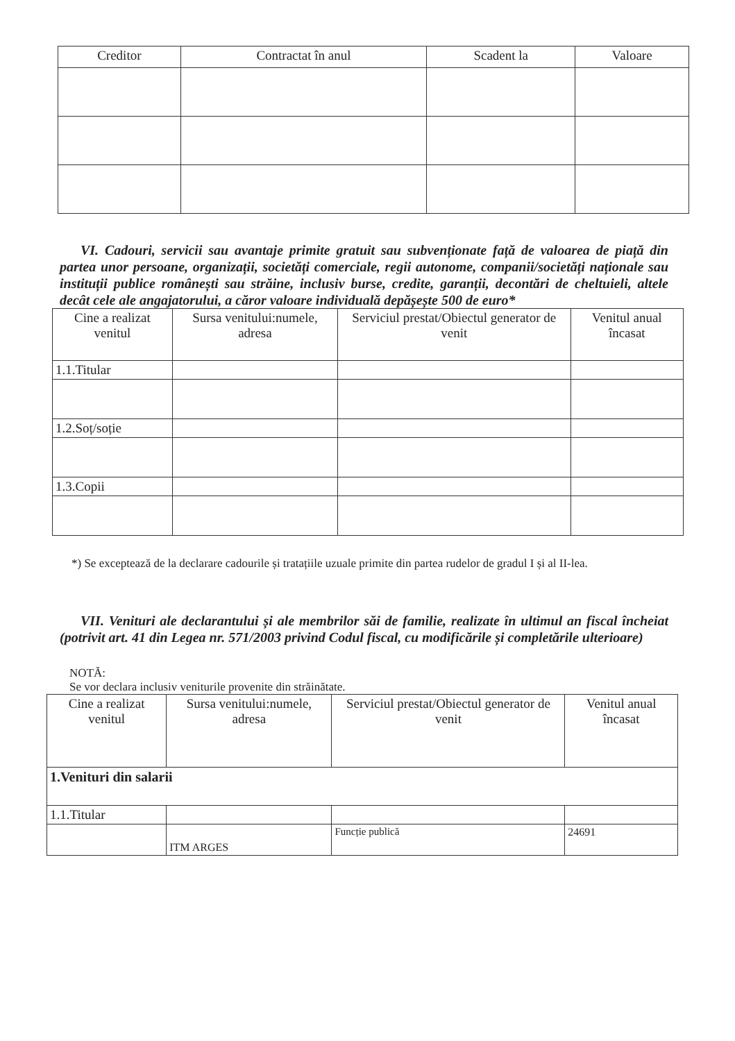| Creditor | Contractat în anul | Scadent la | Valoare |
| --- | --- | --- | --- |
VI. Cadouri, servicii sau avantaje primite gratuit sau subvenționate față de valoarea de piață din partea unor persoane, organizații, societăți comerciale, regii autonome, companii/societăți naționale sau instituții publice românești sau străine, inclusiv burse, credite, garanții, decontări de cheltuieli, altele decât cele ale angajatorului, a căror valoare individuală depășește 500 de euro*
| Cine a realizat venitul | Sursa venitului:numele, adresa | Serviciul prestat/Obiectul generator de venit | Venitul anual încasat |
| --- | --- | --- | --- |
| 1.1.Titular | | | |
| 1.2.Soț/soție | | | |
| 1.3.Copii | | | |
*) Se exceptează de la declarare cadourile și tratațiile uzuale primite din partea rudelor de gradul I și al II-lea.
VII. Venituri ale declarantului și ale membrilor săi de familie, realizate în ultimul an fiscal încheiat (potrivit art. 41 din Legea nr. 571/2003 privind Codul fiscal, cu modificările și completările ulterioare)
NOTĂ:
Se vor declara inclusiv veniturile provenite din străinătate.
| Cine a realizat venitul | Sursa venitului:numele, adresa | Serviciul prestat/Obiectul generator de venit | Venitul anual încasat |
| --- | --- | --- | --- |
| 1.Venituri din salarii | | | |
| 1.1.Titular | | | |
| | ITM ARGES | Funcție publică | 24691 |